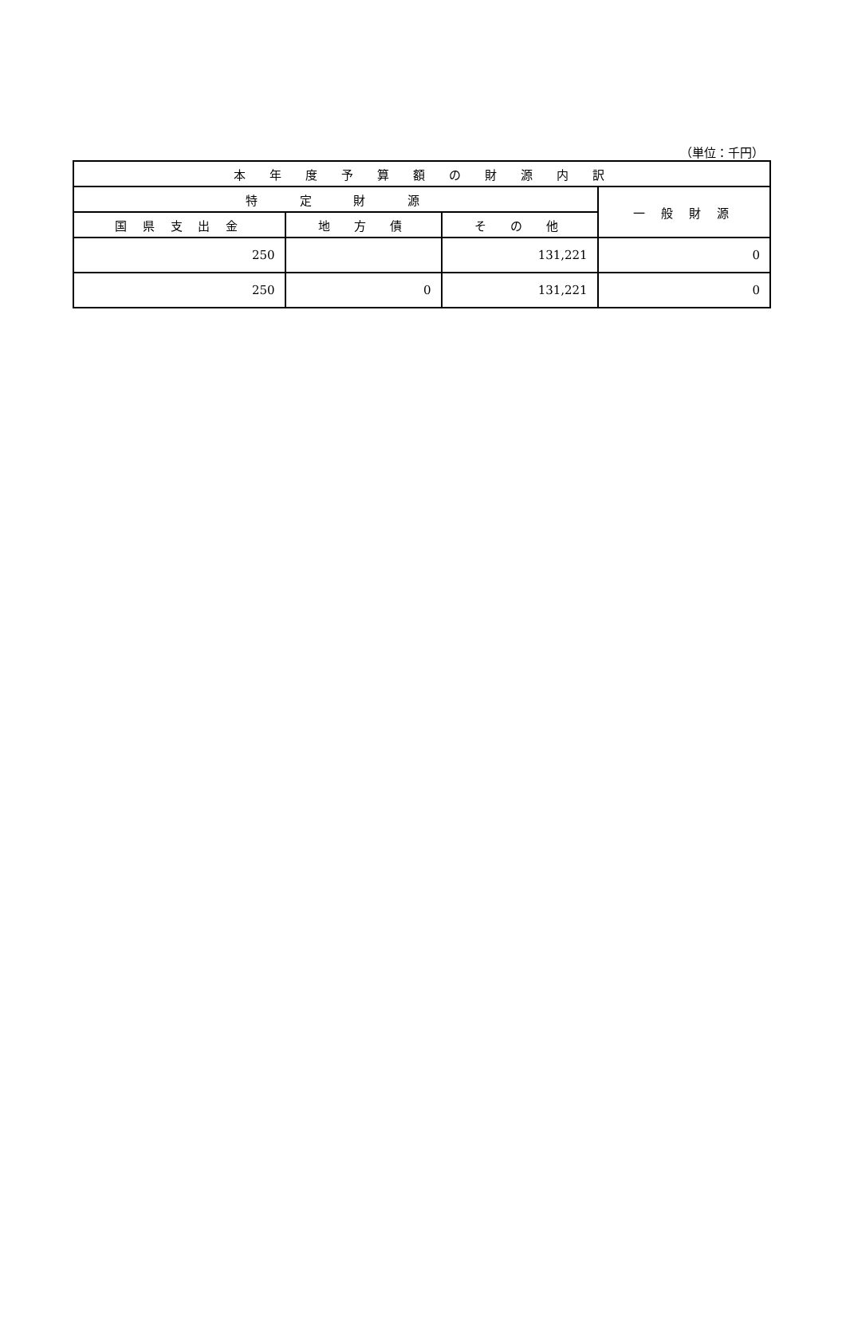（単位：千円）
| 本 年 度 予 算 額 の 財 源 内 訳 | | | |
| --- | --- | --- | --- |
| 特 定 財 源 | | | 一 般 財 源 |
| 国 県 支 出 金 | 地 方 債 | そ の 他 | |
| 250 | | 131,221 | 0 |
| 250 | 0 | 131,221 | 0 |